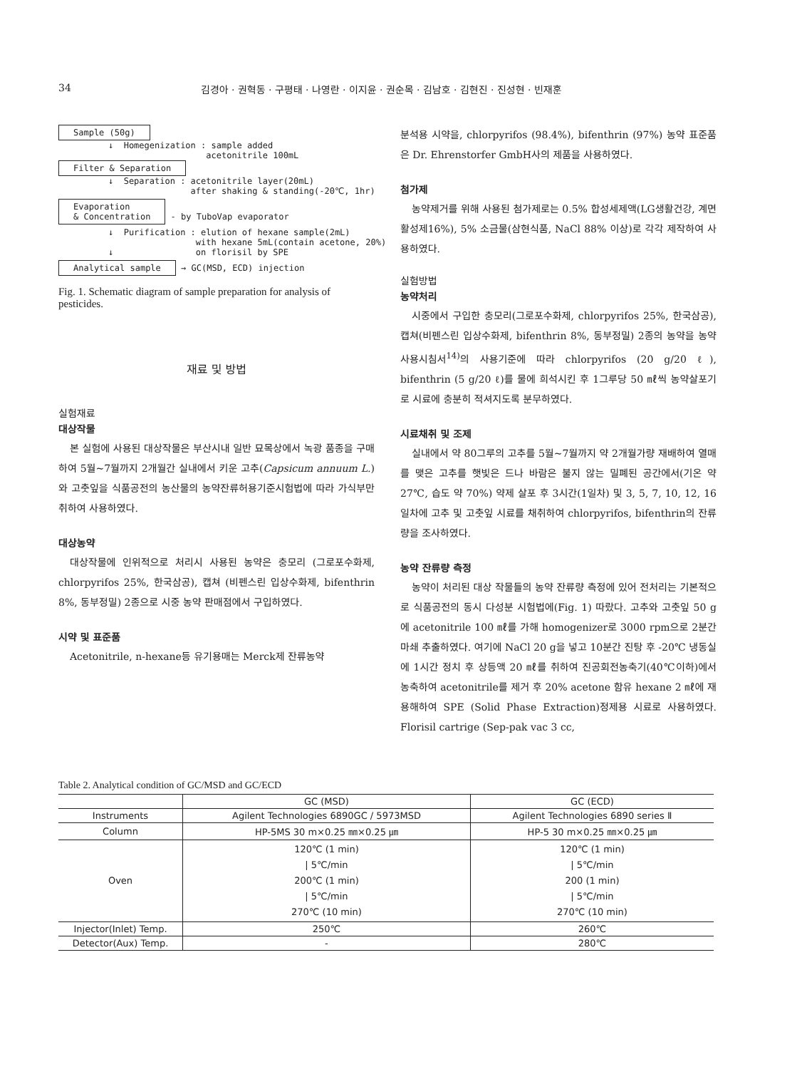34 김경아 · 권혁동 · 구평태 · 나영란 · 이지윤 · 권순목 · 김남호 · 김현진 · 진성현 · 빈재훈
Sample (50g)
↓ Homegenization : sample added acetonitrile 100mL
Filter & Separation
↓ Separation : acetonitrile layer(20mL) after shaking & standing(-20℃, 1hr)
Evaporation
& Concentration - by TuboVap evaporator
↓ Purification : elution of hexane sample(2mL) with hexane 5mL(contain acetone, 20%) ↓ on florisil by SPE
Analytical sample → GC(MSD, ECD) injection
Fig. 1. Schematic diagram of sample preparation for analysis of pesticides.
재료 및 방법
실험재료
대상작물
본 실험에 사용된 대상작물은 부산시내 일반 묘목상에서 녹광 품종을 구매하여 5월~7월까지 2개월간 실내에서 키운 고추(Capsicum annuum L.)와 고춧잎을 식품공전의 농산물의 농약잔류허용기준시험법에 따라 가식부만 취하여 사용하였다.
대상농약
대상작물에 인위적으로 처리시 사용된 농약은 충모리 (그로포수화제, chlorpyrifos 25%, 한국삼공), 캡쳐 (비펜스린 입상수화제, bifenthrin 8%, 동부정밀) 2종으로 시중 농약 판매점에서 구입하였다.
시약 및 표준품
Acetonitrile, n-hexane등 유기용매는 Merck제 잔류농약
분석용 시약을, chlorpyrifos (98.4%), bifenthrin (97%) 농약 표준품은 Dr. Ehrenstorfer GmbH사의 제품을 사용하였다.
첨가제
농약제거를 위해 사용된 첨가제로는 0.5% 합성세제액(LG생활건강, 계면활성제16%), 5% 소금물(삼현식품, NaCl 88% 이상)로 각각 제작하여 사용하였다.
실험방법
농약처리
시중에서 구입한 충모리(그로포수화제, chlorpyrifos 25%, 한국삼공), 캡쳐(비펜스린 입상수화제, bifenthrin 8%, 동부정밀) 2종의 농약을 농약사용시침서<sup>14)</sup>의 사용기준에 따라 chlorpyrifos (20 g/20 ℓ), bifenthrin (5 g/20 ℓ)를 물에 희석시킨 후 1그루당 50 ㎖씩 농약살포기로 시료에 충분히 적셔지도록 분무하였다.
시료채취 및 조제
실내에서 약 80그루의 고추를 5월~7월까지 약 2개월가량 재배하여 열매를 맺은 고추를 햇빛은 드나 바람은 불지 않는 밀폐된 공간에서(기온 약 27℃, 습도 약 70%) 약제 살포 후 3시간(1일차) 및 3, 5, 7, 10, 12, 16일차에 고추 및 고춧잎 시료를 채취하여 chlorpyrifos, bifenthrin의 잔류량을 조사하였다.
농약 잔류량 측정
농약이 처리된 대상 작물들의 농약 잔류량 측정에 있어 전처리는 기본적으로 식품공전의 동시 다성분 시험법에(Fig. 1) 따랐다. 고추와 고춧잎 50 g에 acetonitrile 100 ㎖를 가해 homogenizer로 3000 rpm으로 2분간 마쇄 추출하였다. 여기에 NaCl 20 g을 넣고 10분간 진탕 후 -20℃ 냉동실에 1시간 정치 후 상등액 20 ㎖를 취하여 진공회전농축기(40℃이하)에서 농축하여 acetonitrile를 제거 후 20% acetone 함유 hexane 2 ㎖에 재용해하여 SPE (Solid Phase Extraction)정제용 시료로 사용하였다. Florisil cartrige (Sep-pak vac 3 cc,
Table 2. Analytical condition of GC/MSD and GC/ECD
| | GC (MSD) | GC (ECD) |
| --- | --- | --- |
| Instruments | Agilent Technologies 6890GC / 5973MSD | Agilent Technologies 6890 series Ⅱ |
| Column | HP-5MS 30 m×0.25 ㎜×0.25 ㎛ | HP-5 30 m×0.25 ㎜×0.25 ㎛ |
| Oven | 120℃ (1 min) / 5℃/min 200℃ (1 min) / 5℃/min 270℃ (10 min) | 120℃ (1 min) / 5℃/min 200 (1 min) / 5℃/min 270℃ (10 min) |
| Injector(Inlet) Temp. | 250℃ | 260℃ |
| Detector(Aux) Temp. | - | 280℃ |